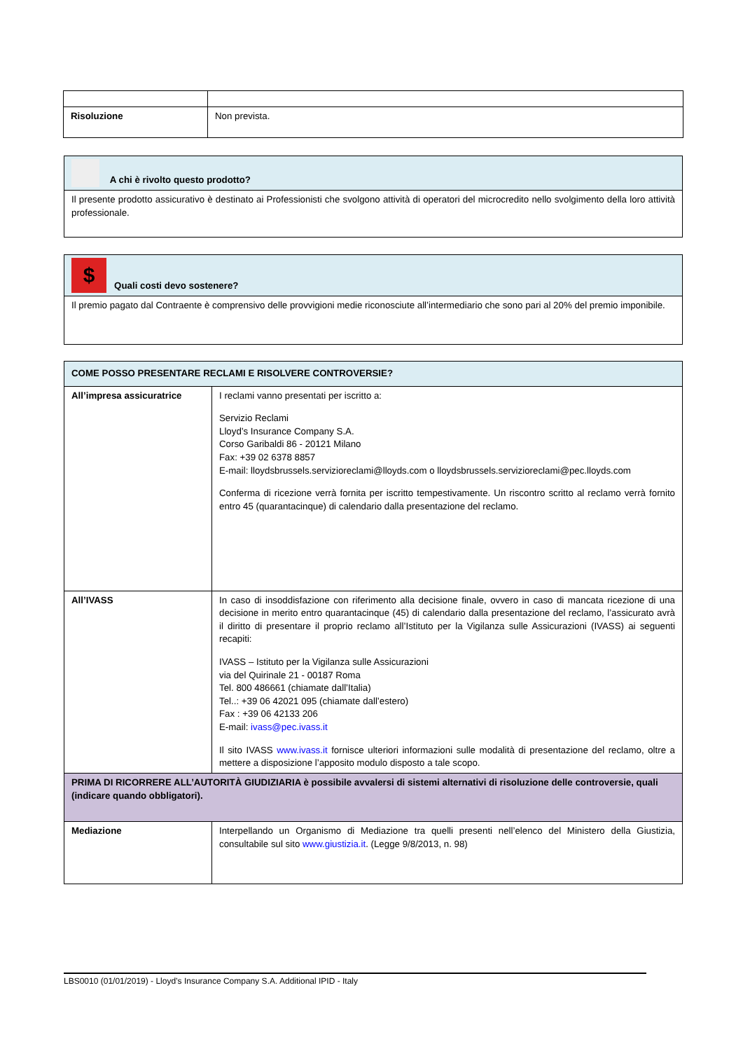| Risoluzione | Non prevista. |
| A chi è rivolto questo prodotto? |
| Il presente prodotto assicurativo è destinato ai Professionisti che svolgono attività di operatori del microcredito nello svolgimento della loro attività professionale. |
| $ Quali costi devo sostenere? |
| Il premio pagato dal Contraente è comprensivo delle provvigioni medie riconosciute all’intermediario che sono pari al 20% del premio imponibile. |
| COME POSSO PRESENTARE RECLAMI E RISOLVERE CONTROVERSIE? | |
| All’impresa assicuratrice | I reclami vanno presentati per iscritto a: Servizio Reclami Lloyd’s Insurance Company S.A. Corso Garibaldi 86 - 20121 Milano Fax: +39 02 6378 8857 E-mail: lloydsbrussels.servizioreclami@lloyds.com o lloydsbrussels.servizioreclami@pec.lloyds.com Conferma di ricezione verrà fornita per iscritto tempestivamente. Un riscontro scritto al reclamo verrà fornito entro 45 (quarantacinque) di calendario dalla presentazione del reclamo. |
| All’IVASS | In caso di insoddisfazione con riferimento alla decisione finale, ovvero in caso di mancata ricezione di una decisione in merito entro quarantacinque (45) di calendario dalla presentazione del reclamo, l’assicurato avrà il diritto di presentare il proprio reclamo all’Istituto per la Vigilanza sulle Assicurazioni (IVASS) ai seguenti recapiti: IVASS – Istituto per la Vigilanza sulle Assicurazioni via del Quirinale 21 - 00187 Roma Tel. 800 486661 (chiamate dall’Italia) Tel..: +39 06 42021 095 (chiamate dall’estero) Fax : +39 06 42133 206 E-mail: ivass@pec.ivass.it Il sito IVASS www.ivass.it fornisce ulteriori informazioni sulle modalità di presentazione del reclamo, oltre a mettere a disposizione l’apposito modulo disposto a tale scopo. |
| PRIMA DI RICORRERE ALL’AUTORITÀ GIUDIZIARIA è possibile avvalersi di sistemi alternativi di risoluzione delle controversie, quali (indicare quando obbligatori). | |
| Mediazione | Interpellando un Organismo di Mediazione tra quelli presenti nell’elenco del Ministero della Giustizia, consultabile sul sito www.giustizia.it . (Legge 9/8/2013, n. 98) |
LBS0010 (01/01/2019) - Lloyd’s Insurance Company S.A. Additional IPID - Italy